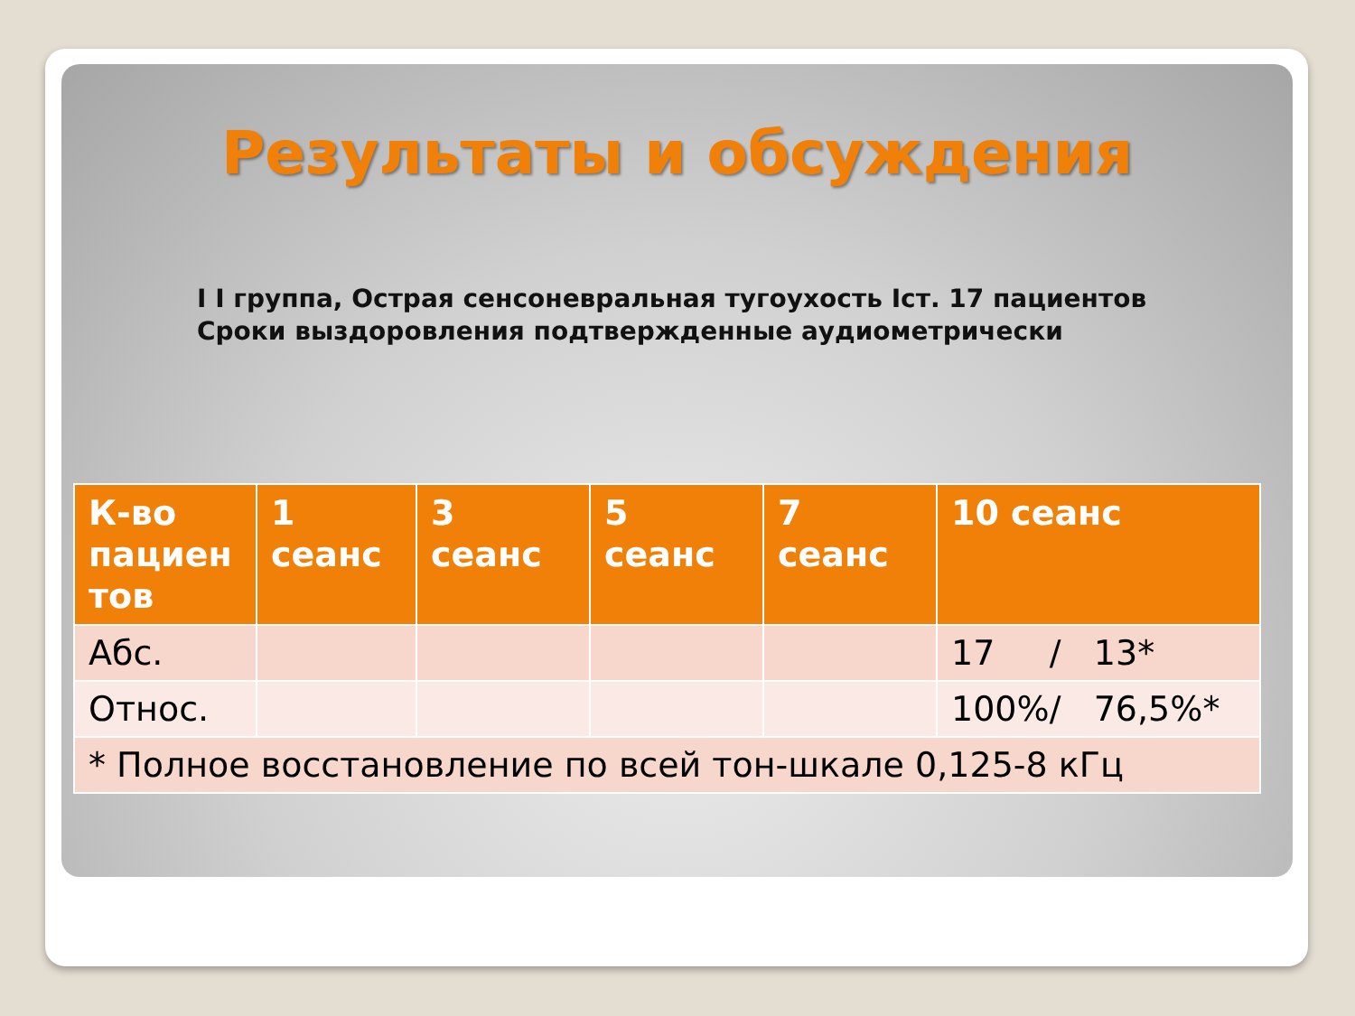Результаты и обсуждения
I I группа, Острая сенсоневральная тугоухость Iст. 17 пациентов
Сроки выздоровления подтвержденные аудиометрически
| К-во пациен тов | 1 сеанс | 3 сеанс | 5 сеанс | 7 сеанс | 10 сеанс |
| --- | --- | --- | --- | --- | --- |
| Абс. | | | | | 17 / 13* |
| Относ. | | | | | 100%/ 76,5%* |
| * Полное восстановление по всей тон-шкале 0,125-8 кГц | | | | | |